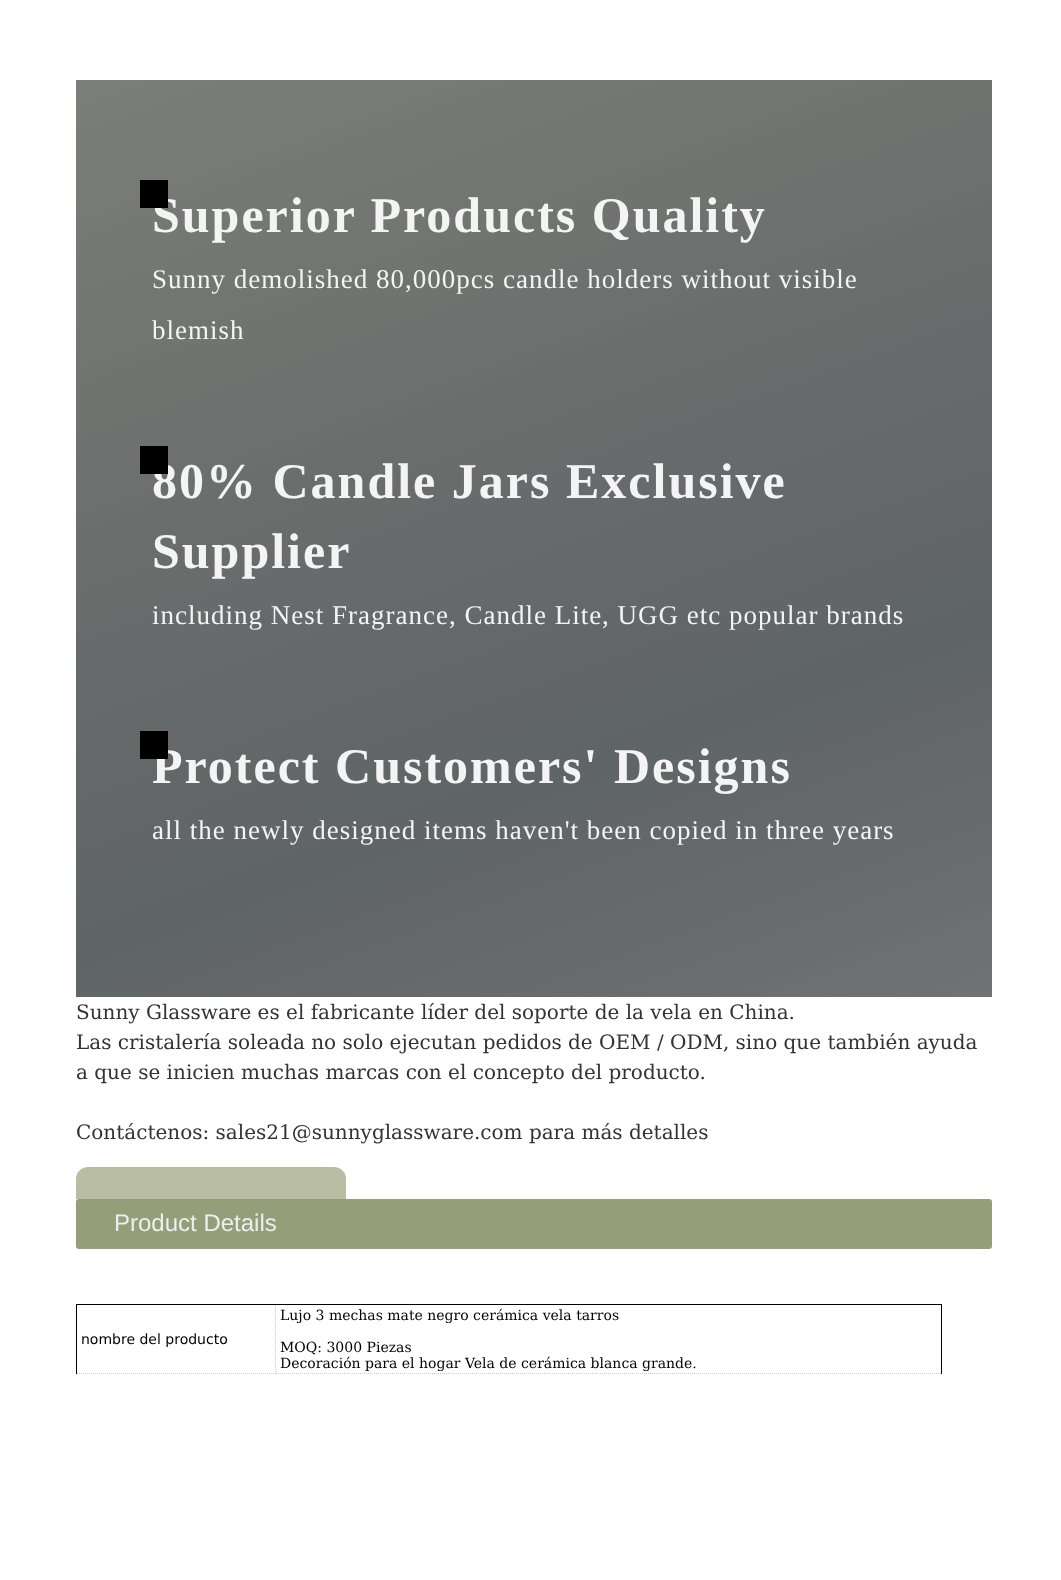Superior Products Quality
Sunny demolished 80,000pcs candle holders without visible blemish
80% Candle Jars Exclusive Supplier
including Nest Fragrance, Candle Lite, UGG etc popular brands
Protect Customers' Designs
all the newly designed items haven't been copied in three years
Sunny Glassware es el fabricante líder del soporte de la vela en China.
Las cristalería soleada no solo ejecutan pedidos de OEM / ODM, sino que también ayuda a que se inicien muchas marcas con el concepto del producto.
Contáctenos: sales21@sunnyglassware.com para más detalles
Product Details
| nombre del producto | Lujo 3 mechas mate negro cerámica vela tarros MOQ: 3000 Piezas Decoración para el hogar Vela de cerámica blanca grande. |